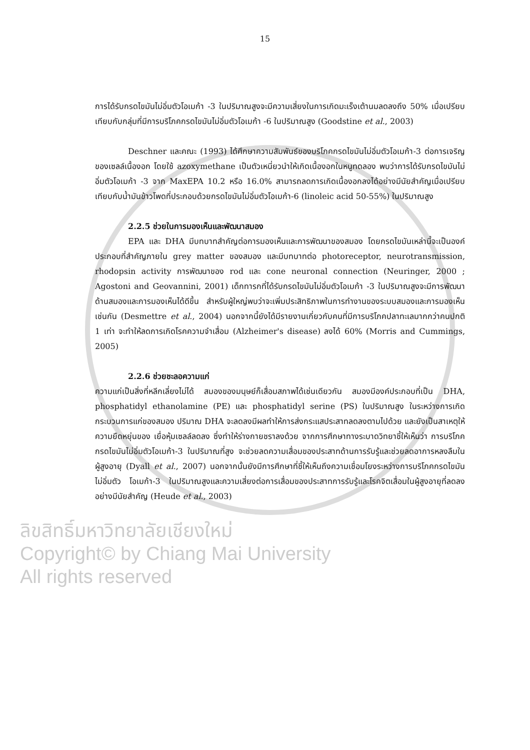15
การได้รับกรดไขมันไม่อิ่มตัวโอเมก้า -3 ในปริมาณสูงจะมีความเสี่ยงในการเกิดมะเร็งเต้านมลดลงถึง 50% เมื่อเปรียบเทียบกับกลุ่มที่มีการบริโภคกรดไขมันไม่อิ่มตัวโอเมก้า -6 ในปริมาณสูง (Goodstine et al., 2003)
Deschner และคณะ (1993) ได้ศึกษาความสัมพันธ์ของบริโภคกรดไขมันไม่อิ่มตัวโอเมก้า-3 ต่อการเจริญของเซลล์เนื้องอก โดยใช้ azoxymethane เป็นตัวเหนี่ยวนำให้เกิดเนื้องอกในหนูทดลอง พบว่าการได้รับกรดไขมันไม่อิ่มตัวโอเมก้า -3 จาก MaxEPA 10.2 หรือ 16.0% สามารถลดการเกิดเนื้องอกลงได้อย่างมีนัยสำคัญเมื่อเปรียบเทียบกับน้ำมันข้าวโพดที่ประกอบด้วยกรดไขมันไม่อิ่มตัวโอเมก้า-6 (linoleic acid 50-55%) ในปริมาณสูง
2.2.5 ช่วยในการมองเห็นและพัฒนาสมอง
EPA และ DHA มีบทบาทสำคัญต่อการมองเห็นและการพัฒนาของสมอง โดยกรดไขมันเหล่านี้จะเป็นองค์ประกอบที่สำคัญภายใน grey matter ของสมอง และมีบทบาทต่อ photoreceptor, neurotransmission, rhodopsin activity การพัฒนาของ rod และ cone neuronal connection (Neuringer, 2000 ; Agostoni and Geovannini, 2001) เด็กทารกที่ได้รับกรดไขมันไม่อิ่มตัวโอเมก้า -3 ในปริมาณสูงจะมีการพัฒนาด้านสมองและการมองเห็นได้ดีขึ้น สำหรับผู้ใหญ่พบว่าจะเพิ่มประสิทธิภาพในการทำงานของระบบสมองและการมองเห็นเช่นกัน (Desmettre et al., 2004) นอกจากนี้ยังได้มีรายงานเกี่ยวกับคนที่มีการบริโภคปลาทะเลมากกว่าคนปกติ 1 เท่า จะทำให้ลดการเกิดโรคความจำเสื่อม (Alzheimer's disease) ลงได้ 60% (Morris and Cummings, 2005)
2.2.6 ช่วยชะลอความแก่
ความแก่เป็นสิ่งที่หลีกเลี่ยงไม่ได้ สมองของมนุษย์ก็เสื่อมสภาพได้เช่นเดียวกัน สมองมีองค์ประกอบที่เป็น DHA, phosphatidyl ethanolamine (PE) และ phosphatidyl serine (PS) ในปริมาณสูง ในระหว่างการเกิดกระบวนการแก่ของสมอง ปริมาณ DHA จะลดลงมีผลทำให้การส่งกระแสประสาทลดลงตามไปด้วย และยังเป็นสาเหตุให้ความยืดหยุ่นของ เยื่อหุ้มเซลล์ลดลง ซึ่งทำให้ร่างกายชราลงด้วย จากการศึกษาทางระบาดวิทยาชี้ให้เห็นว่า การบริโภคกรดไขมันไม่อิ่มตัวโอเมก้า-3 ในปริมาณที่สูง จะช่วยลดความเสื่อมของประสาทด้านการรับรู้และช่วยลดอาการหลงลืมในผู้สูงอายุ (Dyall et al., 2007) นอกจากนั้นยังมีการศึกษาที่ชี้ให้เห็นถึงความเชื่อมโยงระหว่างการบริโภคกรดไขมัน ไม่อิ่มตัว โอเมก้า-3 ในปริมาณสูงและความเสี่ยงต่อการเสื่อมของประสาทการรับรู้และโรคจิตเสื่อมในผู้สูงอายุที่ลดลงอย่างมีนัยสำคัญ (Heude et al., 2003)
ลิขสิทธิ์มหาวิทยาลัยเชียงใหม่
Copyright© by Chiang Mai University
All rights reserved